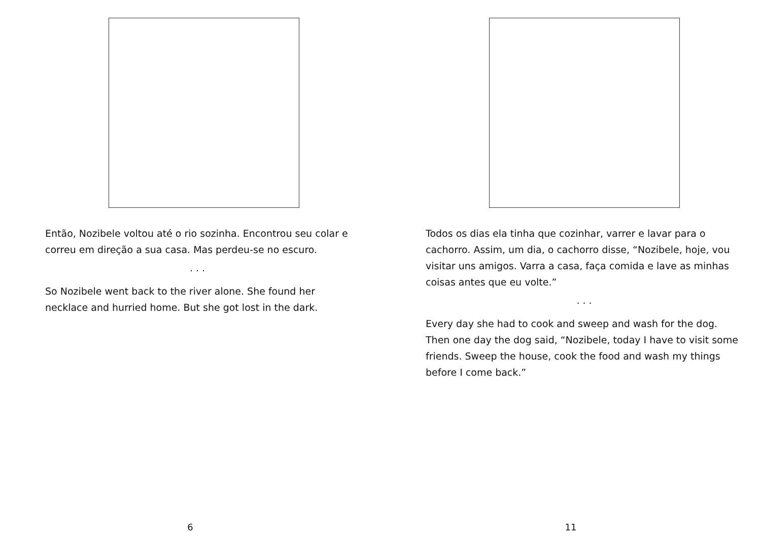Então, Nozibele voltou até o rio sozinha. Encontrou seu colar e correu em direção a sua casa. Mas perdeu-se no escuro.
. . .
So Nozibele went back to the river alone. She found her necklace and hurried home. But she got lost in the dark.
6
Todos os dias ela tinha que cozinhar, varrer e lavar para o cachorro. Assim, um dia, o cachorro disse, “Nozibele, hoje, vou visitar uns amigos. Varra a casa, faça comida e lave as minhas coisas antes que eu volte.”
. . .
Every day she had to cook and sweep and wash for the dog. Then one day the dog said, “Nozibele, today I have to visit some friends. Sweep the house, cook the food and wash my things before I come back.”
11